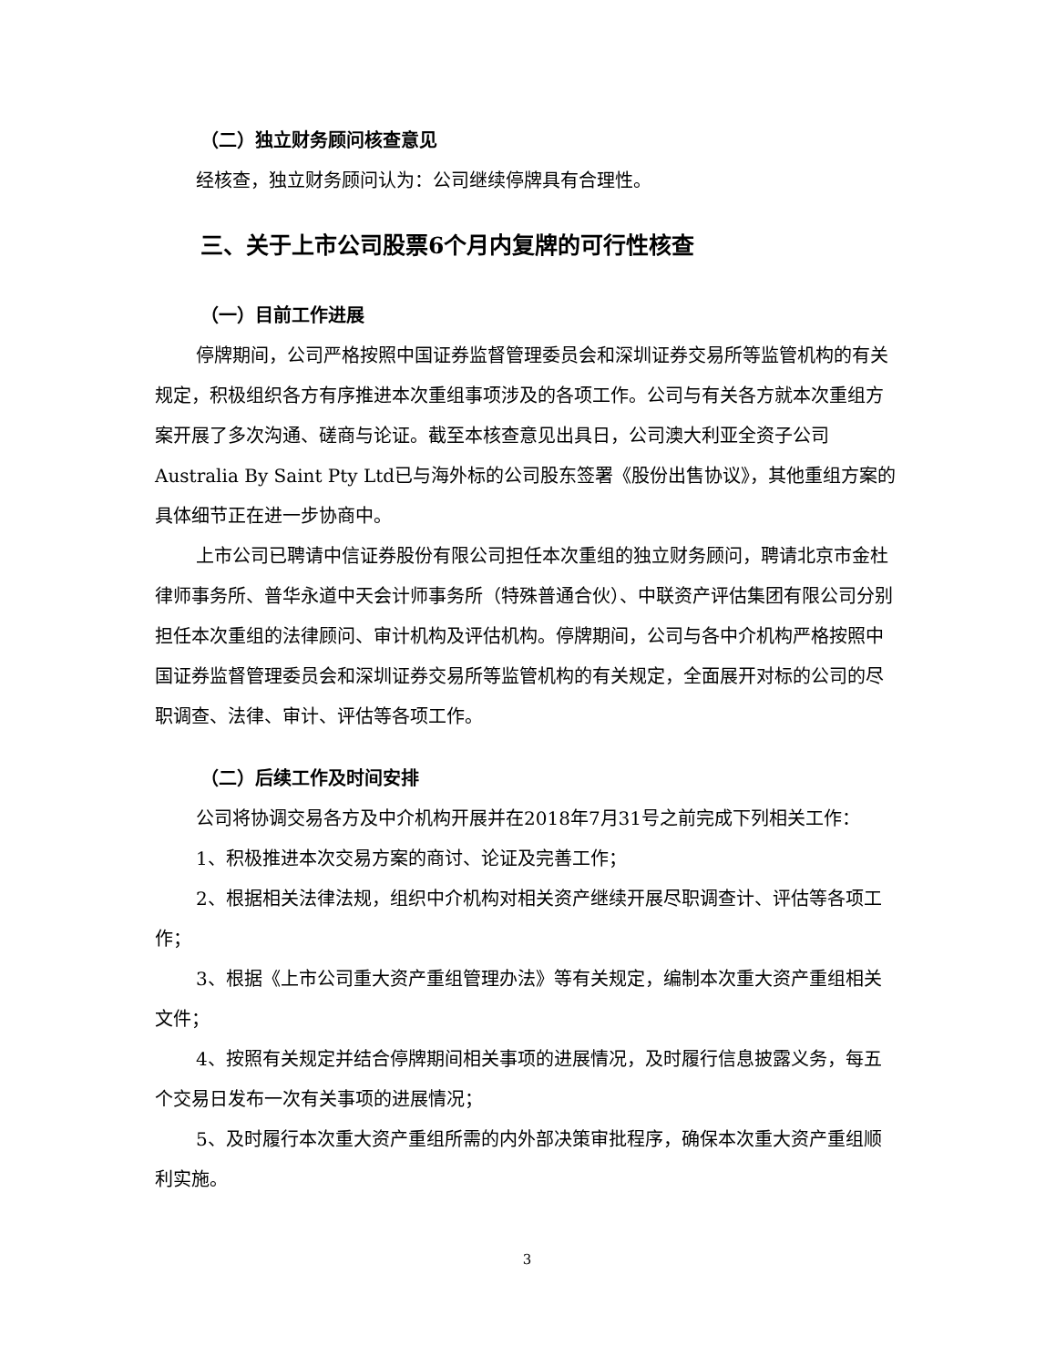（二）独立财务顾问核查意见
经核查，独立财务顾问认为：公司继续停牌具有合理性。
三、关于上市公司股票6个月内复牌的可行性核查
（一）目前工作进展
停牌期间，公司严格按照中国证券监督管理委员会和深圳证券交易所等监管机构的有关规定，积极组织各方有序推进本次重组事项涉及的各项工作。公司与有关各方就本次重组方案开展了多次沟通、磋商与论证。截至本核查意见出具日，公司澳大利亚全资子公司Australia By Saint Pty Ltd已与海外标的公司股东签署《股份出售协议》，其他重组方案的具体细节正在进一步协商中。
上市公司已聘请中信证券股份有限公司担任本次重组的独立财务顾问，聘请北京市金杜律师事务所、普华永道中天会计师事务所（特殊普通合伙）、中联资产评估集团有限公司分别担任本次重组的法律顾问、审计机构及评估机构。停牌期间，公司与各中介机构严格按照中国证券监督管理委员会和深圳证券交易所等监管机构的有关规定，全面展开对标的公司的尽职调查、法律、审计、评估等各项工作。
（二）后续工作及时间安排
公司将协调交易各方及中介机构开展并在2018年7月31号之前完成下列相关工作：
1、积极推进本次交易方案的商讨、论证及完善工作；
2、根据相关法律法规，组织中介机构对相关资产继续开展尽职调查计、评估等各项工作；
3、根据《上市公司重大资产重组管理办法》等有关规定，编制本次重大资产重组相关文件；
4、按照有关规定并结合停牌期间相关事项的进展情况，及时履行信息披露义务，每五个交易日发布一次有关事项的进展情况；
5、及时履行本次重大资产重组所需的内外部决策审批程序，确保本次重大资产重组顺利实施。
3